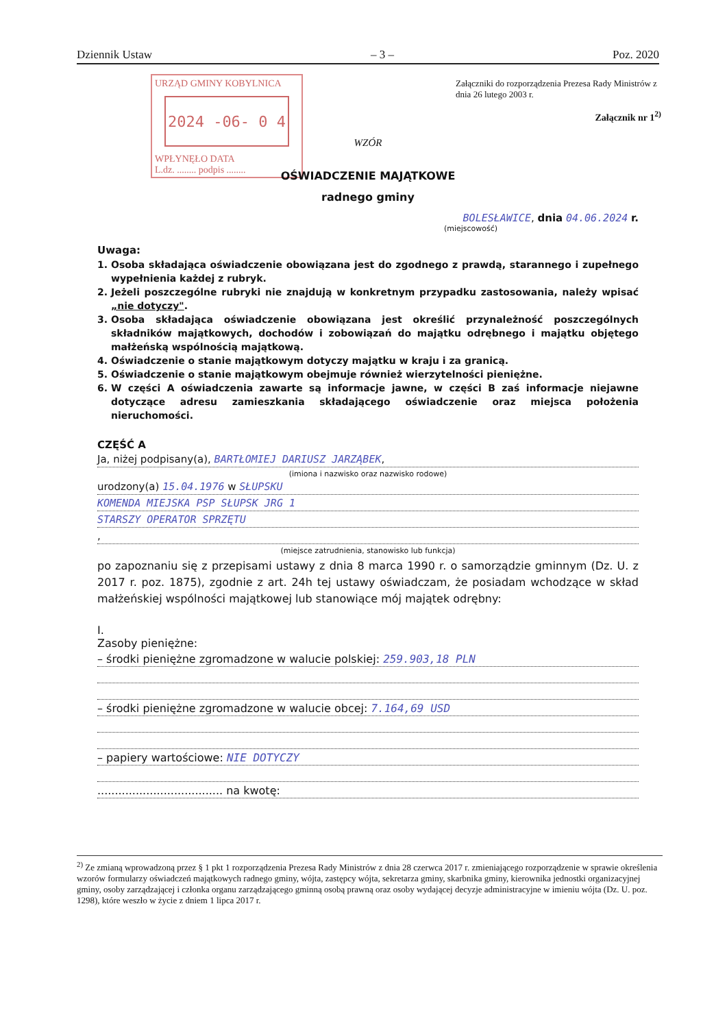Dziennik Ustaw – 3 – Poz. 2020
URZĄD GMINY KOBYLNICA
2024 -06- 0 4
WPŁYNĘŁO DATA
L.dz. ........ podpis ........
Załączniki do rozporządzenia Prezesa Rady Ministrów z dnia 26 lutego 2003 r.
Załącznik nr 1<sup>2)</sup>
WZÓR
OŚWIADCZENIE MAJĄTKOWE
radnego gminy
BOLESŁAWICE, dnia 04.06.2024 r.
(miejscowość)
Uwaga:
1. Osoba składająca oświadczenie obowiązana jest do zgodnego z prawdą, starannego i zupełnego wypełnienia każdej z rubryk.
2. Jeżeli poszczególne rubryki nie znajdują w konkretnym przypadku zastosowania, należy wpisać „nie dotyczy".
3. Osoba składająca oświadczenie obowiązana jest określić przynależność poszczególnych składników majątkowych, dochodów i zobowiązań do majątku odrębnego i majątku objętego małżeńską wspólnością majątkową.
4. Oświadczenie o stanie majątkowym dotyczy majątku w kraju i za granicą.
5. Oświadczenie o stanie majątkowym obejmuje również wierzytelności pieniężne.
6. W części A oświadczenia zawarte są informacje jawne, w części B zaś informacje niejawne dotyczące adresu zamieszkania składającego oświadczenie oraz miejsca położenia nieruchomości.
CZĘŚĆ A
Ja, niżej podpisany(a), BARTŁOMIEJ DARIUSZ JARZĄBEK,
(imiona i nazwisko oraz nazwisko rodowe)
urodzony(a) 15.04.1976 w SŁUPSKU
KOMENDA MIEJSKA PSP SŁUPSK JRG 1
STARSZY OPERATOR SPRZĘTU
,
(miejsce zatrudnienia, stanowisko lub funkcja)
po zapoznaniu się z przepisami ustawy z dnia 8 marca 1990 r. o samorządzie gminnym (Dz. U. z 2017 r. poz. 1875), zgodnie z art. 24h tej ustawy oświadczam, że posiadam wchodzące w skład małżeńskiej wspólności majątkowej lub stanowiące mój majątek odrębny:
I.
Zasoby pieniężne:
– środki pieniężne zgromadzone w walucie polskiej: 259.903,18 PLN
– środki pieniężne zgromadzone w walucie obcej: 7.164,69 USD
– papiery wartościowe: NIE DOTYCZY
.................................... na kwotę:
<sup>2)</sup> Ze zmianą wprowadzoną przez § 1 pkt 1 rozporządzenia Prezesa Rady Ministrów z dnia 28 czerwca 2017 r. zmieniającego rozporządzenie w sprawie określenia wzorów formularzy oświadczeń majątkowych radnego gminy, wójta, zastępcy wójta, sekretarza gminy, skarbnika gminy, kierownika jednostki organizacyjnej gminy, osoby zarządzającej i członka organu zarządzającego gminną osobą prawną oraz osoby wydającej decyzje administracyjne w imieniu wójta (Dz. U. poz. 1298), które weszło w życie z dniem 1 lipca 2017 r.